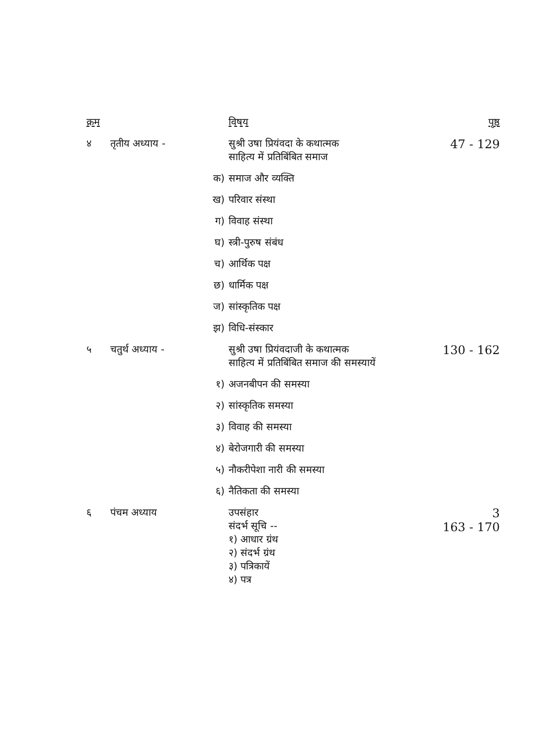| क्रम | | विषय | पृष्ठ |
| --- | --- | --- | --- |
| ४ | तृतीय अध्याय - | सुश्री उषा प्रियंवदा के कथात्मक साहित्य में प्रतिबिंबित समाज | 47 - 129 |
| | क) | समाज और व्यक्ति | |
| | ख) | परिवार संस्था | |
| | ग) | विवाह संस्था | |
| | घ) | स्त्री-पुरुष संबंध | |
| | च) | आर्थिक पक्ष | |
| | छ) | धार्मिक पक्ष | |
| | ज) | सांस्कृतिक पक्ष | |
| | झ) | विधि-संस्कार | |
| ५ | चतुर्थ अध्याय - | सुश्री उषा प्रियंवदाजी के कथात्मक साहित्य में प्रतिबिंबित समाज की समस्यायें | 130 - 162 |
| | १) | अजनबीपन की समस्या | |
| | २) | सांस्कृतिक समस्या | |
| | ३) | विवाह की समस्या | |
| | ४) | बेरोजगारी की समस्या | |
| | ५) | नौकरीपेशा नारी की समस्या | |
| | ६) | नैतिकता की समस्या | |
| ६ | पंचम अध्याय | उपसंहार संदर्भ सूचि -- १) आधार ग्रंथ २) संदर्भ ग्रंथ ३) पत्रिकायें ४) पत्र | 3 163 - 170 |